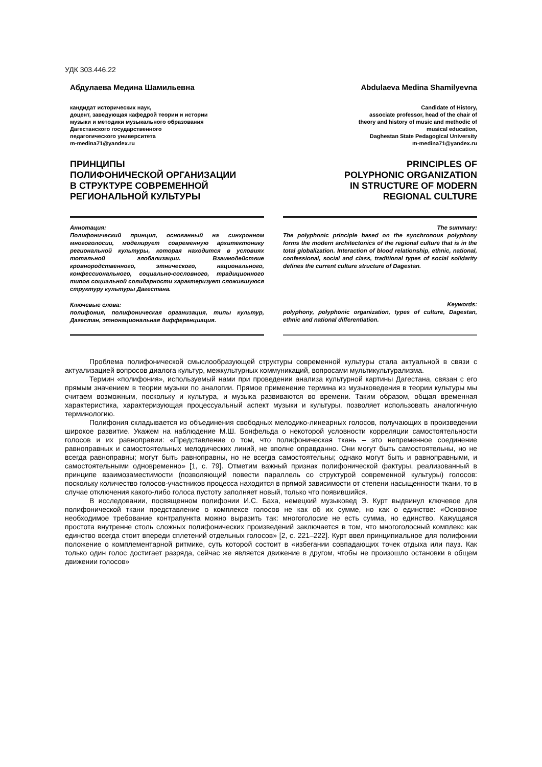УДК 303.446.22
Абдулаева Медина Шамильевна
кандидат исторических наук,
доцент, заведующая кафедрой теории и истории
музыки и методики музыкального образования
Дагестанского государственного
педагогического университета
m-medina71@yandex.ru
ПРИНЦИПЫ
ПОЛИФОНИЧЕСКОЙ ОРГАНИЗАЦИИ
В СТРУКТУРЕ СОВРЕМЕННОЙ
РЕГИОНАЛЬНОЙ КУЛЬТУРЫ
Аннотация:
Полифонический принцип, основанный на синхронном многоголосии, моделирует современную архитектонику региональной культуры, которая находится в условиях тотальной глобализации. Взаимодействие кровнородственного, этнического, национального, конфессионального, социально-сословного, традиционного типов социальной солидарности характеризует сложившуюся структуру культуры Дагестана.
Ключевые слова:
полифония, полифоническая организация, типы культур, Дагестан, этнонациональная дифференциация.
Abdulaeva Medina Shamilyevna
Candidate of History,
associate professor, head of the chair of
theory and history of music and methodic of
musical education,
Daghestan State Pedagogical University
m-medina71@yandex.ru
PRINCIPLES OF
POLYPHONIC ORGANIZATION
IN STRUCTURE OF MODERN
REGIONAL CULTURE
The summary:
The polyphonic principle based on the synchronous polyphony forms the modern architectonics of the regional culture that is in the total globalization. Interaction of blood relationship, ethnic, national, confessional, social and class, traditional types of social solidarity defines the current culture structure of Dagestan.
Keywords:
polyphony, polyphonic organization, types of culture, Dagestan, ethnic and national differentiation.
Проблема полифонической смыслообразующей структуры современной культуры стала актуальной в связи с актуализацией вопросов диалога культур, межкультурных коммуникаций, вопросами мультикультурализма.
Термин «полифония», используемый нами при проведении анализа культурной картины Дагестана, связан с его прямым значением в теории музыки по аналогии. Прямое применение термина из музыковедения в теории культуры мы считаем возможным, поскольку и культура, и музыка развиваются во времени. Таким образом, общая временная характеристика, характеризующая процессуальный аспект музыки и культуры, позволяет использовать аналогичную терминологию.
Полифония складывается из объединения свободных мелодико-линеарных голосов, получающих в произведении широкое развитие. Укажем на наблюдение М.Ш. Бонфельда о некоторой условности корреляции самостоятельности голосов и их равноправии: «Представление о том, что полифоническая ткань – это непременное соединение равноправных и самостоятельных мелодических линий, не вполне оправданно. Они могут быть самостоятельны, но не всегда равноправны; могут быть равноправны, но не всегда самостоятельны; однако могут быть и равноправными, и самостоятельными одновременно» [1, с. 79]. Отметим важный признак полифонической фактуры, реализованный в принципе взаимозаместимости (позволяющий повести параллель со структурой современной культуры) голосов: поскольку количество голосов-участников процесса находится в прямой зависимости от степени насыщенности ткани, то в случае отключения какого-либо голоса пустоту заполняет новый, только что появившийся.
В исследовании, посвященном полифонии И.С. Баха, немецкий музыковед Э. Курт выдвинул ключевое для полифонической ткани представление о комплексе голосов не как об их сумме, но как о единстве: «Основное необходимое требование контрапункта можно выразить так: многоголосие не есть сумма, но единство. Кажущаяся простота внутренне столь сложных полифонических произведений заключается в том, что многоголосный комплекс как единство всегда стоит впереди сплетений отдельных голосов» [2, с. 221–222]. Курт ввел принципиальное для полифонии положение о комплементарной ритмике, суть которой состоит в «избегании совпадающих точек отдыха или пауз. Как только один голос достигает разряда, сейчас же является движение в другом, чтобы не произошло остановки в общем движении голосов»